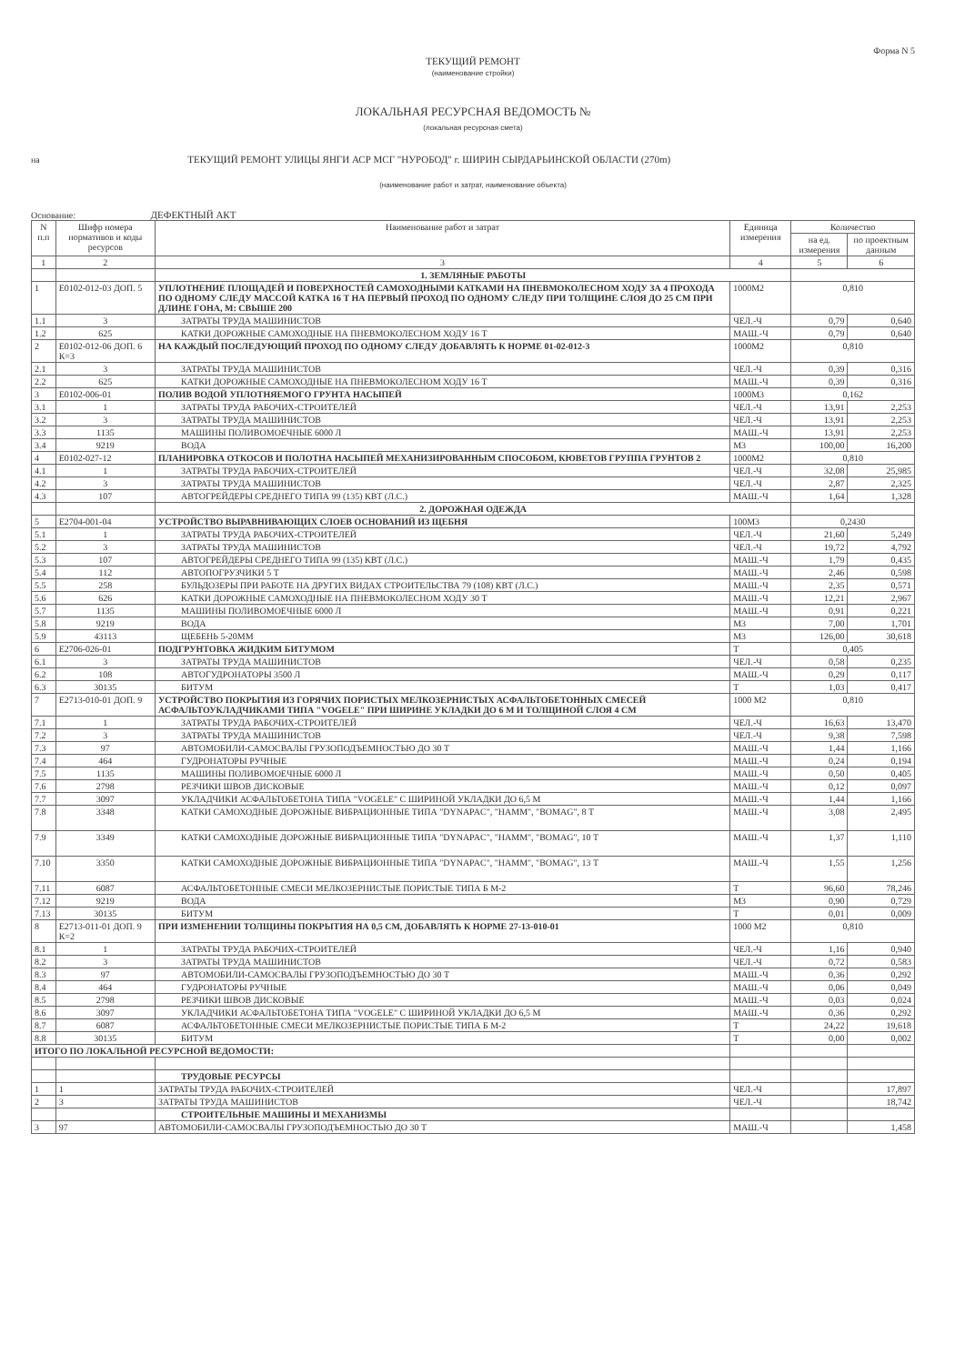Форма N 5
ТЕКУЩИЙ РЕМОНТ
(наименование стройки)
ЛОКАЛЬНАЯ РЕСУРСНАЯ ВЕДОМОСТЬ №
(локальная ресурсная смета)
на ТЕКУЩИЙ РЕМОНТ УЛИЦЫ ЯНГИ АСР МСГ "НУРОБОД" г. ШИРИН СЫРДАРЬИНСКОЙ ОБЛАСТИ (270m)
(наименование работ и затрат, наименование объекта)
Основание: ДЕФЕКТНЫЙ АКТ
| N п.п | Шифр номера нормативов и коды ресурсов | Наименование работ и затрат | Единица измерения | Количество | |
| --- | --- | --- | --- | --- | --- |
| | | | | на ед. измерения | по проектным данным |
| 1 | 2 | 3 | 4 | 5 | 6 |
| | | 1. ЗЕМЛЯНЫЕ РАБОТЫ | | | |
| 1 | Е0102-012-03 ДОП. 5 | УПЛОТНЕНИЕ ПЛОЩАДЕЙ И ПОВЕРХНОСТЕЙ САМОХОДНЫМИ КАТКАМИ НА ПНЕВМОКОЛЕСНОМ ХОДУ ЗА 4 ПРОХОДА ПО ОДНОМУ СЛЕДУ МАССОЙ КАТКА 16 Т НА ПЕРВЫЙ ПРОХОД ПО ОДНОМУ СЛЕДУ ПРИ ТОЛЩИНЕ СЛОЯ ДО 25 СМ ПРИ ДЛИНЕ ГОНА, М: СВЫШЕ 200 | 1000М2 | 0,810 | |
| 1.1 | 3 | ЗАТРАТЫ ТРУДА МАШИНИСТОВ | ЧЕЛ.-Ч | 0,79 | 0,640 |
| 1.2 | 625 | КАТКИ ДОРОЖНЫЕ САМОХОДНЫЕ НА ПНЕВМОКОЛЕСНОМ ХОДУ 16 Т | МАШ.-Ч | 0,79 | 0,640 |
| 2 | Е0102-012-06 ДОП. 6 К=3 | НА КАЖДЫЙ ПОСЛЕДУЮЩИЙ ПРОХОД ПО ОДНОМУ СЛЕДУ ДОБАВЛЯТЬ К НОРМЕ 01-02-012-3 | 1000М2 | 0,810 | |
| 2.1 | 3 | ЗАТРАТЫ ТРУДА МАШИНИСТОВ | ЧЕЛ.-Ч | 0,39 | 0,316 |
| 2.2 | 625 | КАТКИ ДОРОЖНЫЕ САМОХОДНЫЕ НА ПНЕВМОКОЛЕСНОМ ХОДУ 16 Т | МАШ.-Ч | 0,39 | 0,316 |
| 3 | Е0102-006-01 | ПОЛИВ ВОДОЙ УПЛОТНЯЕМОГО ГРУНТА НАСЫПЕЙ | 1000М3 | 0,162 | |
| 3.1 | 1 | ЗАТРАТЫ ТРУДА РАБОЧИХ-СТРОИТЕЛЕЙ | ЧЕЛ.-Ч | 13,91 | 2,253 |
| 3.2 | 3 | ЗАТРАТЫ ТРУДА МАШИНИСТОВ | ЧЕЛ.-Ч | 13,91 | 2,253 |
| 3.3 | 1135 | МАШИНЫ ПОЛИВОМОЕЧНЫЕ 6000 Л | МАШ.-Ч | 13,91 | 2,253 |
| 3.4 | 9219 | ВОДА | М3 | 100,00 | 16,200 |
| 4 | Е0102-027-12 | ПЛАНИРОВКА ОТКОСОВ И ПОЛОТНА НАСЫПЕЙ МЕХАНИЗИРОВАННЫМ СПОСОБОМ, КЮВЕТОВ ГРУППА ГРУНТОВ 2 | 1000М2 | 0,810 | |
| 4.1 | 1 | ЗАТРАТЫ ТРУДА РАБОЧИХ-СТРОИТЕЛЕЙ | ЧЕЛ.-Ч | 32,08 | 25,985 |
| 4.2 | 3 | ЗАТРАТЫ ТРУДА МАШИНИСТОВ | ЧЕЛ.-Ч | 2,87 | 2,325 |
| 4.3 | 107 | АВТОГРЕЙДЕРЫ СРЕДНЕГО ТИПА 99 (135) КВТ (Л.С.) | МАШ.-Ч | 1,64 | 1,328 |
| | | 2. ДОРОЖНАЯ ОДЕЖДА | | | |
| 5 | Е2704-001-04 | УСТРОЙСТВО ВЫРАВНИВАЮЩИХ СЛОЕВ ОСНОВАНИЙ ИЗ ЩЕБНЯ | 100М3 | 0,2430 | |
| 5.1 | 1 | ЗАТРАТЫ ТРУДА РАБОЧИХ-СТРОИТЕЛЕЙ | ЧЕЛ.-Ч | 21,60 | 5,249 |
| 5.2 | 3 | ЗАТРАТЫ ТРУДА МАШИНИСТОВ | ЧЕЛ.-Ч | 19,72 | 4,792 |
| 5.3 | 107 | АВТОГРЕЙДЕРЫ СРЕДНЕГО ТИПА 99 (135) КВТ (Л.С.) | МАШ.-Ч | 1,79 | 0,435 |
| 5.4 | 112 | АВТОПОГРУЗЧИКИ 5 Т | МАШ.-Ч | 2,46 | 0,598 |
| 5.5 | 258 | БУЛЬДОЗЕРЫ ПРИ РАБОТЕ НА ДРУГИХ ВИДАХ СТРОИТЕЛЬСТВА 79 (108) КВТ (Л.С.) | МАШ.-Ч | 2,35 | 0,571 |
| 5.6 | 626 | КАТКИ ДОРОЖНЫЕ САМОХОДНЫЕ НА ПНЕВМОКОЛЕСНОМ ХОДУ 30 Т | МАШ.-Ч | 12,21 | 2,967 |
| 5.7 | 1135 | МАШИНЫ ПОЛИВОМОЕЧНЫЕ 6000 Л | МАШ.-Ч | 0,91 | 0,221 |
| 5.8 | 9219 | ВОДА | М3 | 7,00 | 1,701 |
| 5.9 | 43113 | ЩЕБЕНЬ 5-20ММ | М3 | 126,00 | 30,618 |
| 6 | Е2706-026-01 | ПОДГРУНТОВКА ЖИДКИМ БИТУМОМ | Т | 0,405 | |
| 6.1 | 3 | ЗАТРАТЫ ТРУДА МАШИНИСТОВ | ЧЕЛ.-Ч | 0,58 | 0,235 |
| 6.2 | 108 | АВТОГУДРОНАТОРЫ 3500 Л | МАШ.-Ч | 0,29 | 0,117 |
| 6.3 | 30135 | БИТУМ | Т | 1,03 | 0,417 |
| 7 | Е2713-010-01 ДОП. 9 | УСТРОЙСТВО ПОКРЫТИЯ ИЗ ГОРЯЧИХ ПОРИСТЫХ МЕЛКОЗЕРНИСТЫХ АСФАЛЬТОБЕТОННЫХ СМЕСЕЙ АСФАЛЬТОУКЛАДЧИКАМИ ТИПА "VOGELE" ПРИ ШИРИНЕ УКЛАДКИ ДО 6 М И ТОЛЩИНОЙ СЛОЯ 4 СМ | 1000 М2 | 0,810 | |
| 7.1 | 1 | ЗАТРАТЫ ТРУДА РАБОЧИХ-СТРОИТЕЛЕЙ | ЧЕЛ.-Ч | 16,63 | 13,470 |
| 7.2 | 3 | ЗАТРАТЫ ТРУДА МАШИНИСТОВ | ЧЕЛ.-Ч | 9,38 | 7,598 |
| 7.3 | 97 | АВТОМОБИЛИ-САМОСВАЛЫ ГРУЗОПОДЪЕМНОСТЬЮ ДО 30 Т | МАШ.-Ч | 1,44 | 1,166 |
| 7.4 | 464 | ГУДРОНАТОРЫ РУЧНЫЕ | МАШ.-Ч | 0,24 | 0,194 |
| 7.5 | 1135 | МАШИНЫ ПОЛИВОМОЕЧНЫЕ 6000 Л | МАШ.-Ч | 0,50 | 0,405 |
| 7.6 | 2798 | РЕЗЧИКИ ШВОВ ДИСКОВЫЕ | МАШ.-Ч | 0,12 | 0,097 |
| 7.7 | 3097 | УКЛАДЧИКИ АСФАЛЬТОБЕТОНА ТИПА "VOGELE" С ШИРИНОЙ УКЛАДКИ ДО 6,5 М | МАШ.-Ч | 1,44 | 1,166 |
| 7.8 | 3348 | КАТКИ САМОХОДНЫЕ ДОРОЖНЫЕ ВИБРАЦИОННЫЕ ТИПА "DYNAPAC", "HAMM", "BOMAG", 8 Т | МАШ.-Ч | 3,08 | 2,495 |
| 7.9 | 3349 | КАТКИ САМОХОДНЫЕ ДОРОЖНЫЕ ВИБРАЦИОННЫЕ ТИПА "DYNAPAC", "HAMM", "BOMAG", 10 Т | МАШ.-Ч | 1,37 | 1,110 |
| 7.10 | 3350 | КАТКИ САМОХОДНЫЕ ДОРОЖНЫЕ ВИБРАЦИОННЫЕ ТИПА "DYNAPAC", "HAMM", "BOMAG", 13 Т | МАШ.-Ч | 1,55 | 1,256 |
| 7.11 | 6087 | АСФАЛЬТОБЕТОННЫЕ СМЕСИ МЕЛКОЗЕРНИСТЫЕ ПОРИСТЫЕ ТИПА Б М-2 | Т | 96,60 | 78,246 |
| 7.12 | 9219 | ВОДА | М3 | 0,90 | 0,729 |
| 7.13 | 30135 | БИТУМ | Т | 0,01 | 0,009 |
| 8 | Е2713-011-01 ДОП. 9 К=2 | ПРИ ИЗМЕНЕНИИ ТОЛЩИНЫ ПОКРЫТИЯ НА 0,5 СМ, ДОБАВЛЯТЬ К НОРМЕ 27-13-010-01 | 1000 М2 | 0,810 | |
| 8.1 | 1 | ЗАТРАТЫ ТРУДА РАБОЧИХ-СТРОИТЕЛЕЙ | ЧЕЛ.-Ч | 1,16 | 0,940 |
| 8.2 | 3 | ЗАТРАТЫ ТРУДА МАШИНИСТОВ | ЧЕЛ.-Ч | 0,72 | 0,583 |
| 8.3 | 97 | АВТОМОБИЛИ-САМОСВАЛЫ ГРУЗОПОДЪЕМНОСТЬЮ ДО 30 Т | МАШ.-Ч | 0,36 | 0,292 |
| 8.4 | 464 | ГУДРОНАТОРЫ РУЧНЫЕ | МАШ.-Ч | 0,06 | 0,049 |
| 8.5 | 2798 | РЕЗЧИКИ ШВОВ ДИСКОВЫЕ | МАШ.-Ч | 0,03 | 0,024 |
| 8.6 | 3097 | УКЛАДЧИКИ АСФАЛЬТОБЕТОНА ТИПА "VOGELE" С ШИРИНОЙ УКЛАДКИ ДО 6,5 М | МАШ.-Ч | 0,36 | 0,292 |
| 8.7 | 6087 | АСФАЛЬТОБЕТОННЫЕ СМЕСИ МЕЛКОЗЕРНИСТЫЕ ПОРИСТЫЕ ТИПА Б М-2 | Т | 24,22 | 19,618 |
| 8.8 | 30135 | БИТУМ | Т | 0,00 | 0,002 |
| ИТОГО ПО ЛОКАЛЬНОЙ РЕСУРСНОЙ ВЕДОМОСТИ: | | | | | |
| | | ТРУДОВЫЕ РЕСУРСЫ | | | |
| 1 | 1 | ЗАТРАТЫ ТРУДА РАБОЧИХ-СТРОИТЕЛЕЙ | ЧЕЛ.-Ч | | 17,897 |
| 2 | 3 | ЗАТРАТЫ ТРУДА МАШИНИСТОВ | ЧЕЛ.-Ч | | 18,742 |
| | | СТРОИТЕЛЬНЫЕ МАШИНЫ И МЕХАНИЗМЫ | | | |
| 3 | 97 | АВТОМОБИЛИ-САМОСВАЛЫ ГРУЗОПОДЪЕМНОСТЬЮ ДО 30 Т | МАШ.-Ч | | 1,458 |